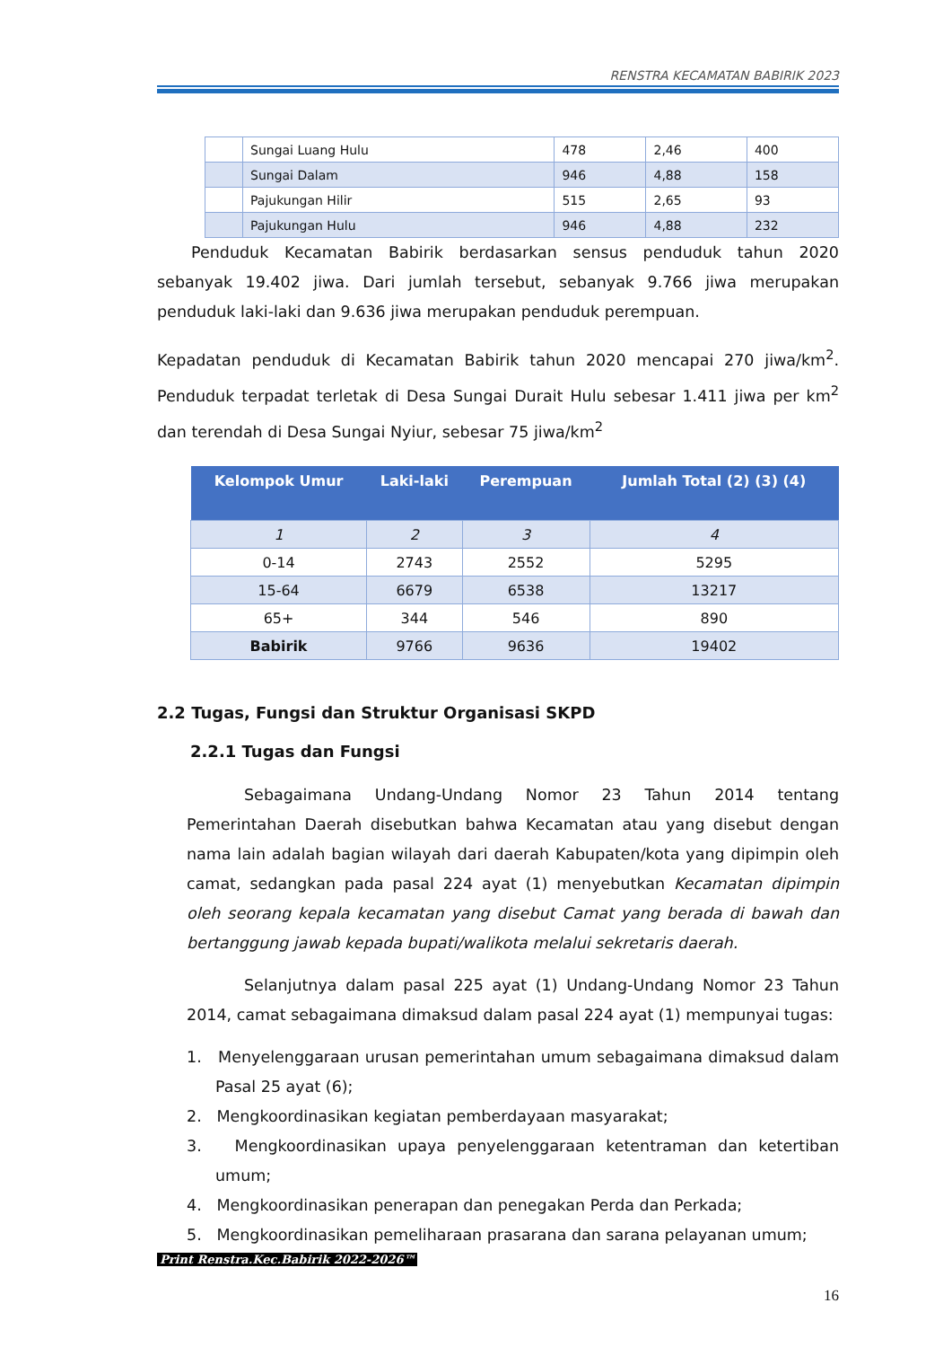RENSTRA KECAMATAN BABIRIK 2023
| | Sungai Luang Hulu | 478 | 2,46 | 400 |
| | Sungai Dalam | 946 | 4,88 | 158 |
| | Pajukungan Hilir | 515 | 2,65 | 93 |
| | Pajukungan Hulu | 946 | 4,88 | 232 |
Penduduk Kecamatan Babirik berdasarkan sensus penduduk tahun 2020 sebanyak 19.402 jiwa. Dari jumlah tersebut, sebanyak 9.766 jiwa merupakan penduduk laki-laki dan 9.636 jiwa merupakan penduduk perempuan.
Kepadatan penduduk di Kecamatan Babirik tahun 2020 mencapai 270 jiwa/km<sup>2</sup>. Penduduk terpadat terletak di Desa Sungai Durait Hulu sebesar 1.411 jiwa per km<sup>2</sup> dan terendah di Desa Sungai Nyiur, sebesar 75 jiwa/km<sup>2</sup>
| Kelompok Umur | Laki-laki | Perempuan | Jumlah Total (2) (3) (4) |
| --- | --- | --- | --- |
| 1 | 2 | 3 | 4 |
| 0-14 | 2743 | 2552 | 5295 |
| 15-64 | 6679 | 6538 | 13217 |
| 65+ | 344 | 546 | 890 |
| Babirik | 9766 | 9636 | 19402 |
2.2 Tugas, Fungsi dan Struktur Organisasi SKPD
2.2.1 Tugas dan Fungsi
Sebagaimana Undang-Undang Nomor 23 Tahun 2014 tentang Pemerintahan Daerah disebutkan bahwa Kecamatan atau yang disebut dengan nama lain adalah bagian wilayah dari daerah Kabupaten/kota yang dipimpin oleh camat, sedangkan pada pasal 224 ayat (1) menyebutkan Kecamatan dipimpin oleh seorang kepala kecamatan yang disebut Camat yang berada di bawah dan bertanggung jawab kepada bupati/walikota melalui sekretaris daerah.
Selanjutnya dalam pasal 225 ayat (1) Undang-Undang Nomor 23 Tahun 2014, camat sebagaimana dimaksud dalam pasal 224 ayat (1) mempunyai tugas:
1. Menyelenggaraan urusan pemerintahan umum sebagaimana dimaksud dalam Pasal 25 ayat (6);
2. Mengkoordinasikan kegiatan pemberdayaan masyarakat;
3. Mengkoordinasikan upaya penyelenggaraan ketentraman dan ketertiban umum;
4. Mengkoordinasikan penerapan dan penegakan Perda dan Perkada;
5. Mengkoordinasikan pemeliharaan prasarana dan sarana pelayanan umum;
Print Renstra.Kec.Babirik 2022-2026™
16